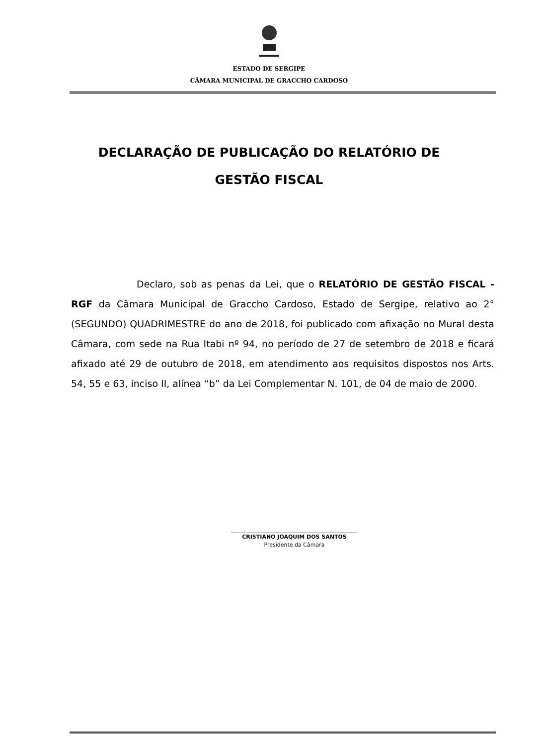ESTADO DE SERGIPE
CÂMARA MUNICIPAL DE GRACCHO CARDOSO
DECLARAÇÃO DE PUBLICAÇÃO DO RELATÓRIO DE GESTÃO FISCAL
Declaro, sob as penas da Lei, que o RELATÓRIO DE GESTÃO FISCAL - RGF da Câmara Municipal de Graccho Cardoso, Estado de Sergipe, relativo ao 2° (SEGUNDO) QUADRIMESTRE do ano de 2018, foi publicado com afixação no Mural desta Câmara, com sede na Rua Itabi nº 94, no período de 27 de setembro de 2018 e ficará afixado até 29 de outubro de 2018, em atendimento aos requisitos dispostos nos Arts. 54, 55 e 63, inciso II, alínea “b” da Lei Complementar N. 101, de 04 de maio de 2000.
CRISTIANO JOAQUIM DOS SANTOS
Presidente da Câmara